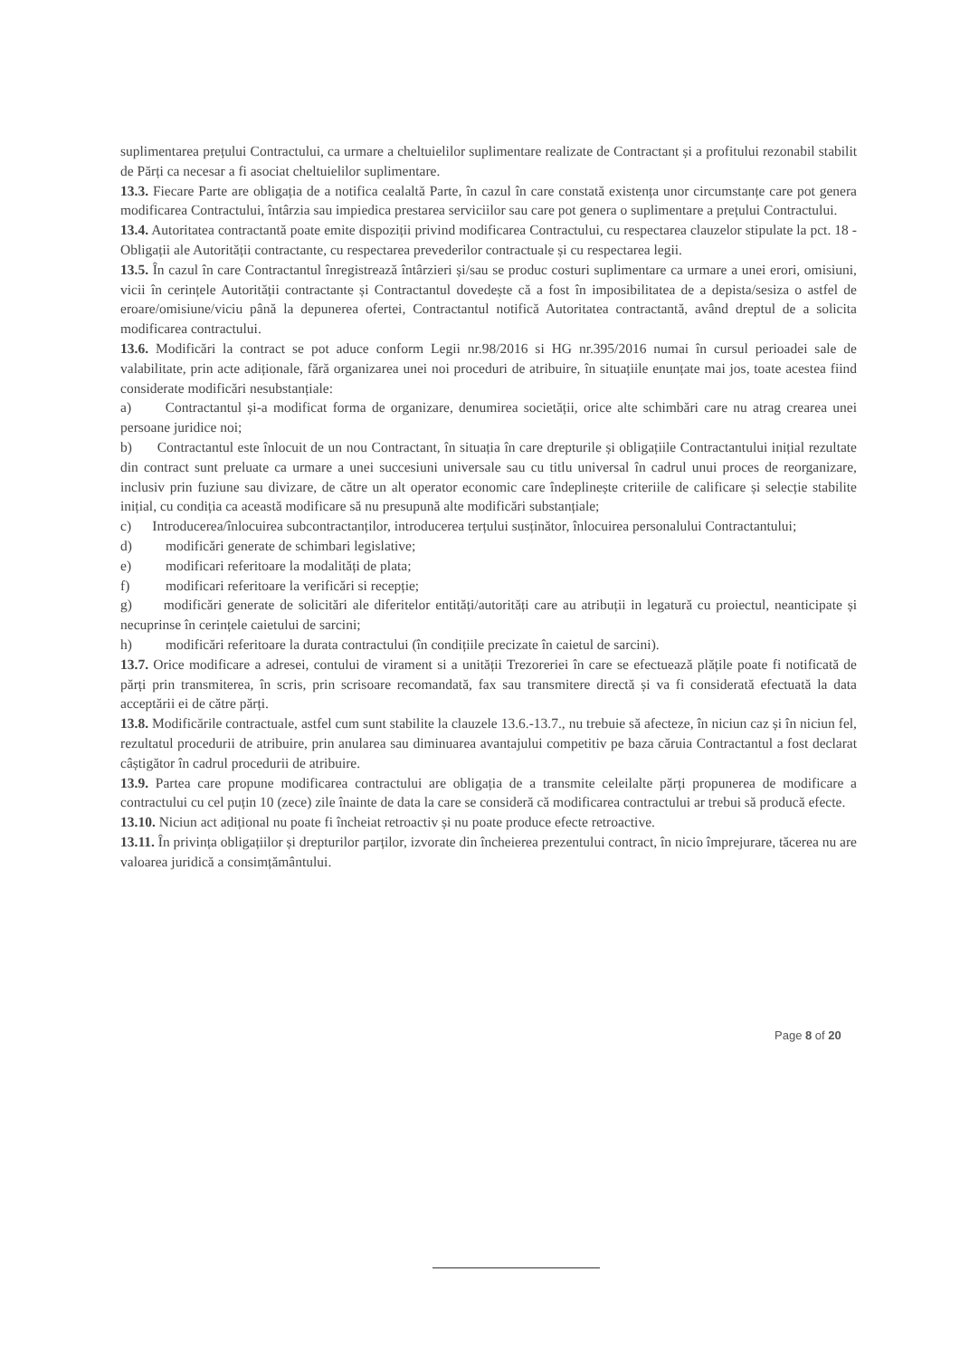suplimentarea prețului Contractului, ca urmare a cheltuielilor suplimentare realizate de Contractant și a profitului rezonabil stabilit de Părți ca necesar a fi asociat cheltuielilor suplimentare.
13.3. Fiecare Parte are obligația de a notifica cealaltă Parte, în cazul în care constată existența unor circumstanțe care pot genera modificarea Contractului, întârzia sau impiedica prestarea serviciilor sau care pot genera o suplimentare a prețului Contractului.
13.4. Autoritatea contractantă poate emite dispoziții privind modificarea Contractului, cu respectarea clauzelor stipulate la pct. 18 - Obligații ale Autorității contractante, cu respectarea prevederilor contractuale și cu respectarea legii.
13.5. În cazul în care Contractantul înregistrează întârzieri și/sau se produc costuri suplimentare ca urmare a unei erori, omisiuni, vicii în cerințele Autorității contractante și Contractantul dovedește că a fost în imposibilitatea de a depista/sesiza o astfel de eroare/omisiune/viciu până la depunerea ofertei, Contractantul notifică Autoritatea contractantă, având dreptul de a solicita modificarea contractului.
13.6. Modificări la contract se pot aduce conform Legii nr.98/2016 si HG nr.395/2016 numai în cursul perioadei sale de valabilitate, prin acte adiționale, fără organizarea unei noi proceduri de atribuire, în situațiile enunțate mai jos, toate acestea fiind considerate modificări nesubstanțiale:
a) Contractantul și-a modificat forma de organizare, denumirea societății, orice alte schimbări care nu atrag crearea unei persoane juridice noi;
b) Contractantul este înlocuit de un nou Contractant, în situația în care drepturile și obligațiile Contractantului inițial rezultate din contract sunt preluate ca urmare a unei succesiuni universale sau cu titlu universal în cadrul unui proces de reorganizare, inclusiv prin fuziune sau divizare, de către un alt operator economic care îndeplinește criteriile de calificare și selecție stabilite inițial, cu condiția ca această modificare să nu presupună alte modificări substanțiale;
c) Introducerea/înlocuirea subcontractanților, introducerea terțului susținător, înlocuirea personalului Contractantului;
d) modificări generate de schimbari legislative;
e) modificari referitoare la modalități de plata;
f) modificari referitoare la verificări si recepție;
g) modificări generate de solicitări ale diferitelor entități/autorități care au atribuții in legatură cu proiectul, neanticipate și necuprinse în cerințele caietului de sarcini;
h) modificări referitoare la durata contractului (în condițiile precizate în caietul de sarcini).
13.7. Orice modificare a adresei, contului de virament si a unității Trezoreriei în care se efectuează plățile poate fi notificată de părți prin transmiterea, în scris, prin scrisoare recomandată, fax sau transmitere directă și va fi considerată efectuată la data acceptării ei de către părți.
13.8. Modificările contractuale, astfel cum sunt stabilite la clauzele 13.6.-13.7., nu trebuie să afecteze, în niciun caz și în niciun fel, rezultatul procedurii de atribuire, prin anularea sau diminuarea avantajului competitiv pe baza căruia Contractantul a fost declarat câștigător în cadrul procedurii de atribuire.
13.9. Partea care propune modificarea contractului are obligația de a transmite celeilalte părți propunerea de modificare a contractului cu cel puțin 10 (zece) zile înainte de data la care se consideră că modificarea contractului ar trebui să producă efecte.
13.10. Niciun act adițional nu poate fi încheiat retroactiv și nu poate produce efecte retroactive.
13.11. În privința obligațiilor și drepturilor parților, izvorate din încheierea prezentului contract, în nicio împrejurare, tăcerea nu are valoarea juridică a consimțământului.
Page 8 of 20